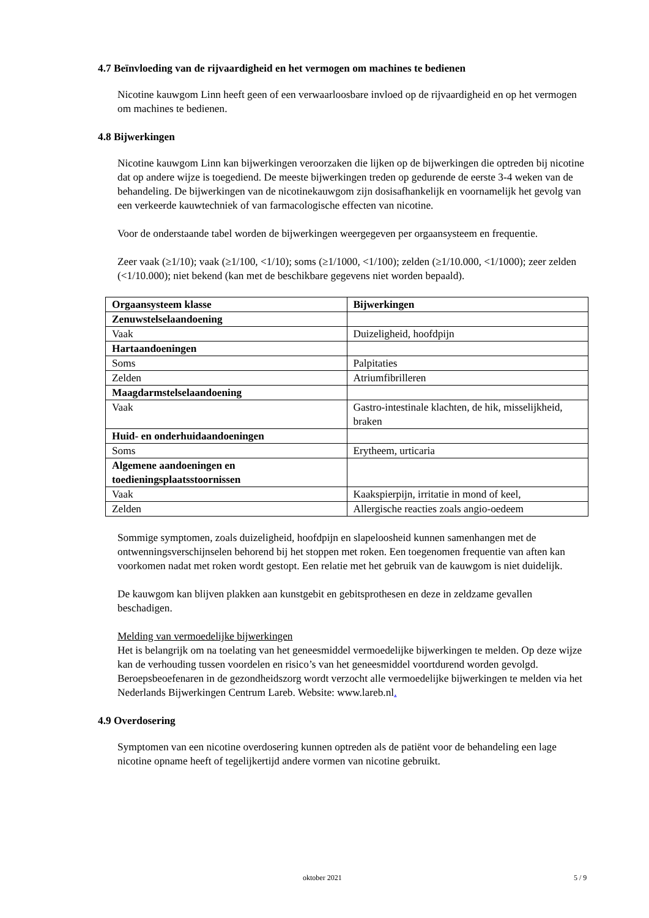4.7 Beïnvloeding van de rijvaardigheid en het vermogen om machines te bedienen
Nicotine kauwgom Linn heeft geen of een verwaarloosbare invloed op de rijvaardigheid en op het vermogen om machines te bedienen.
4.8 Bijwerkingen
Nicotine kauwgom Linn kan bijwerkingen veroorzaken die lijken op de bijwerkingen die optreden bij nicotine dat op andere wijze is toegediend. De meeste bijwerkingen treden op gedurende de eerste 3-4 weken van de behandeling. De bijwerkingen van de nicotinekauwgom zijn dosisafhankelijk en voornamelijk het gevolg van een verkeerde kauwtechniek of van farmacologische effecten van nicotine.
Voor de onderstaande tabel worden de bijwerkingen weergegeven per orgaansysteem en frequentie.
Zeer vaak (≥1/10); vaak (≥1/100, <1/10); soms (≥1/1000, <1/100); zelden (≥1/10.000, <1/1000); zeer zelden (<1/10.000); niet bekend (kan met de beschikbare gegevens niet worden bepaald).
| Orgaansysteem klasse | Bijwerkingen |
| --- | --- |
| Zenuwstelselaandoening | |
| Vaak | Duizeligheid, hoofdpijn |
| Hartaandoeningen | |
| Soms | Palpitaties |
| Zelden | Atriumfibrilleren |
| Maagdarmstelselaandoening | |
| Vaak | Gastro-intestinale klachten, de hik, misselijkheid, braken |
| Huid- en onderhuidaandoeningen | |
| Soms | Erytheem, urticaria |
| Algemene aandoeningen en toedieningsplaatsstoornissen | |
| Vaak | Kaakspierpijn, irritatie in mond of keel, |
| Zelden | Allergische reacties zoals angio-oedeem |
Sommige symptomen, zoals duizeligheid, hoofdpijn en slapeloosheid kunnen samenhangen met de ontwenningsverschijnselen behorend bij het stoppen met roken. Een toegenomen frequentie van aften kan voorkomen nadat met roken wordt gestopt. Een relatie met het gebruik van de kauwgom is niet duidelijk.
De kauwgom kan blijven plakken aan kunstgebit en gebitsprothesen en deze in zeldzame gevallen beschadigen.
Melding van vermoedelijke bijwerkingen
Het is belangrijk om na toelating van het geneesmiddel vermoedelijke bijwerkingen te melden. Op deze wijze kan de verhouding tussen voordelen en risico’s van het geneesmiddel voortdurend worden gevolgd. Beroepsbeoefenaren in de gezondheidszorg wordt verzocht alle vermoedelijke bijwerkingen te melden via het Nederlands Bijwerkingen Centrum Lareb. Website: www.lareb.nl.
4.9 Overdosering
Symptomen van een nicotine overdosering kunnen optreden als de patiënt voor de behandeling een lage nicotine opname heeft of tegelijkertijd andere vormen van nicotine gebruikt.
oktober 2021 5 / 9